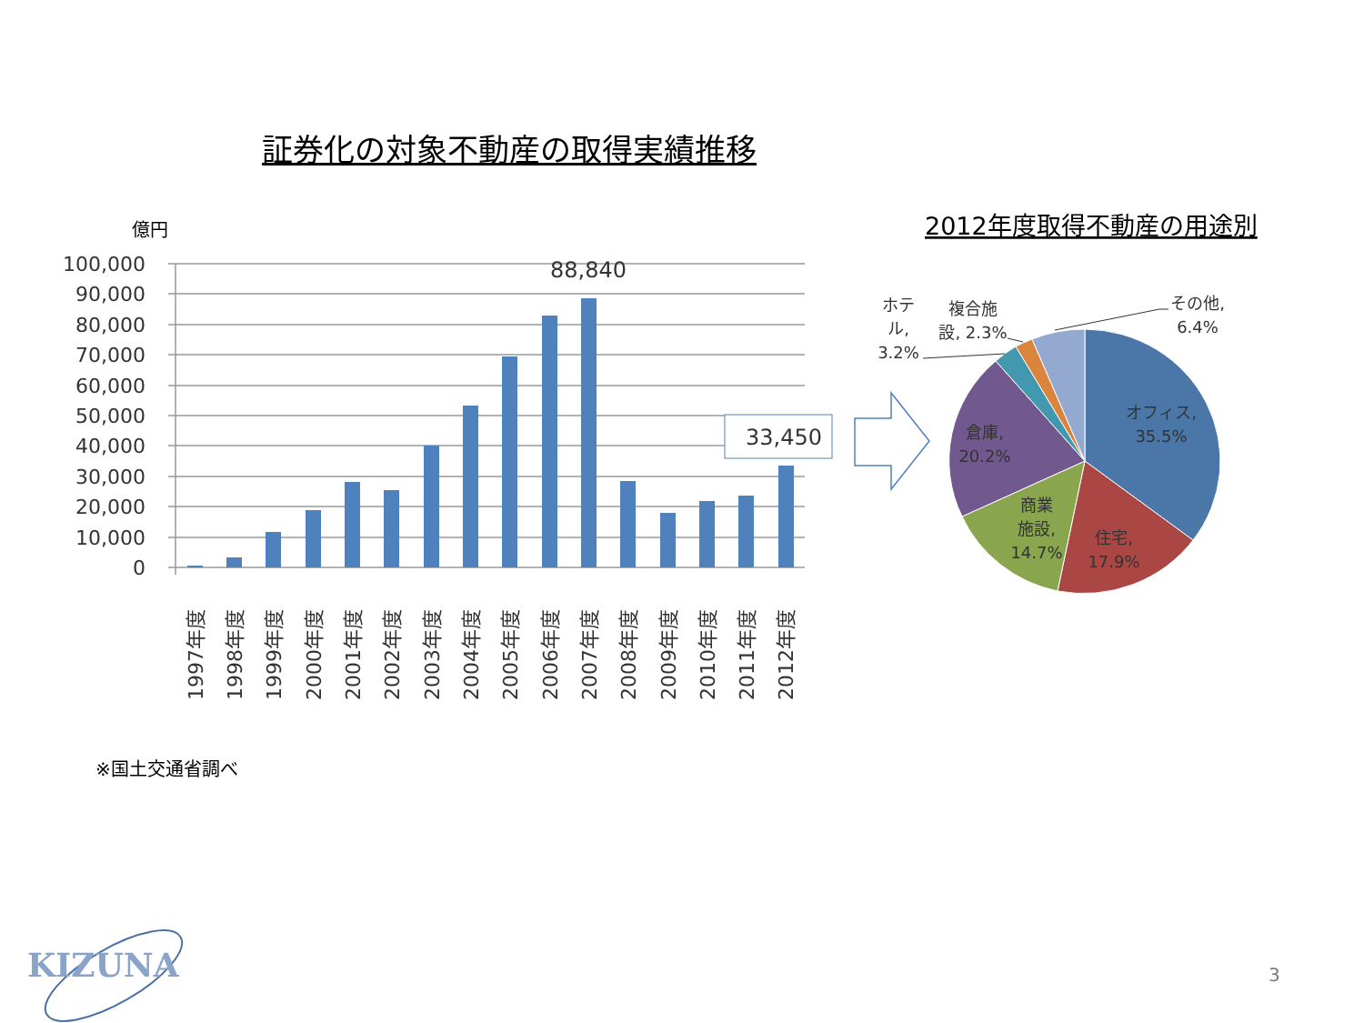証券化の対象不動産の取得実績推移
億円
100,000
90,000
80,000
70,000
60,000
50,000
40,000
30,000
20,000
10,000
0
88,840
33,450
1997年度
1998年度
1999年度
2000年度
2001年度
2002年度
2003年度
2004年度
2005年度
2006年度
2007年度
2008年度
2009年度
2010年度
2011年度
2012年度
2012年度取得不動産の用途別
オフィス,
35.5%
住宅,
17.9%
商業
施設,
14.7%
倉庫,
20.2%
ホテ
ル,
3.2%
複合施
設, 2.3%
その他,
6.4%
※国土交通省調べ
KIZUNA 3